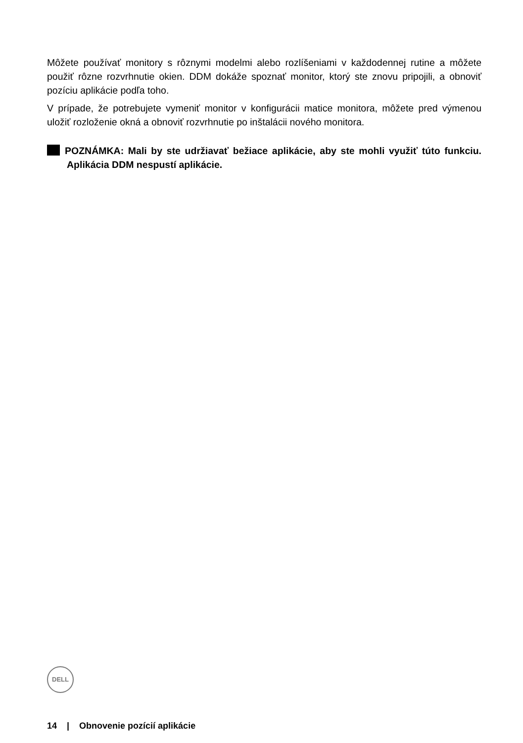Môžete používať monitory s rôznymi modelmi alebo rozlíšeniami v každodennej rutine a môžete použiť rôzne rozvrhnutie okien. DDM dokáže spoznať monitor, ktorý ste znovu pripojili, a obnoviť pozíciu aplikácie podľa toho.
V prípade, že potrebujete vymeniť monitor v konfigurácii matice monitora, môžete pred výmenou uložiť rozloženie okná a obnoviť rozvrhnutie po inštalácii nového monitora.
POZNÁMKA: Mali by ste udržiavať bežiace aplikácie, aby ste mohli využiť túto funkciu. Aplikácia DDM nespustí aplikácie.
DELL
14 | Obnovenie pozícií aplikácie